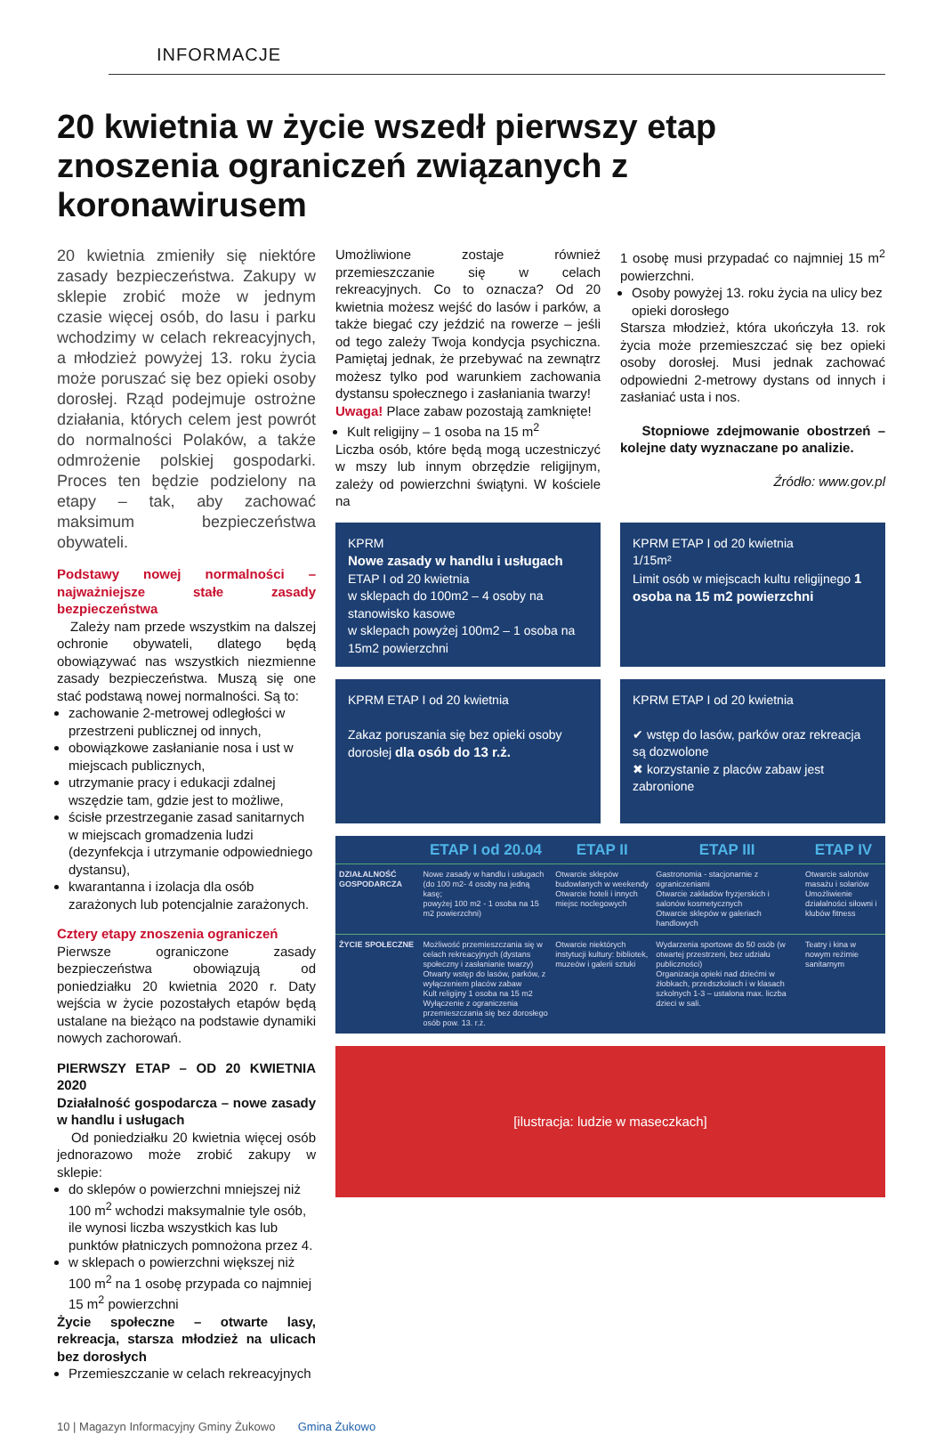INFORMACJE
20 kwietnia w życie wszedł pierwszy etap znoszenia ograniczeń związanych z koronawirusem
20 kwietnia zmieniły się niektóre zasady bezpieczeństwa. Zakupy w sklepie zrobić może w jednym czasie więcej osób, do lasu i parku wchodzimy w celach rekreacyjnych, a młodzież powyżej 13. roku życia może poruszać się bez opieki osoby dorosłej. Rząd podejmuje ostrożne działania, których celem jest powrót do normalności Polaków, a także odmrożenie polskiej gospodarki. Proces ten będzie podzielony na etapy – tak, aby zachować maksimum bezpieczeństwa obywateli.
Podstawy nowej normalności – najważniejsze stałe zasady bezpieczeństwa
Zależy nam przede wszystkim na dalszej ochronie obywateli, dlatego będą obowiązywać nas wszystkich niezmienne zasady bezpieczeństwa. Muszą się one stać podstawą nowej normalności. Są to:
zachowanie 2-metrowej odległości w przestrzeni publicznej od innych,
obowiązkowe zasłanianie nosa i ust w miejscach publicznych,
utrzymanie pracy i edukacji zdalnej wszędzie tam, gdzie jest to możliwe,
ścisłe przestrzeganie zasad sanitarnych w miejscach gromadzenia ludzi (dezynfekcja i utrzymanie odpowiedniego dystansu),
kwarantanna i izolacja dla osób zarażonych lub potencjalnie zarażonych.
Cztery etapy znoszenia ograniczeń
Pierwsze ograniczone zasady bezpieczeństwa obowiązują od poniedziałku 20 kwietnia 2020 r. Daty wejścia w życie pozostałych etapów będą ustalane na bieżąco na podstawie dynamiki nowych zachorowań.
PIERWSZY ETAP – OD 20 KWIETNIA 2020
Działalność gospodarcza – nowe zasady w handlu i usługach
Od poniedziałku 20 kwietnia więcej osób jednorazowo może zrobić zakupy w sklepie:
do sklepów o powierzchni mniejszej niż 100 m<sup>2</sup> wchodzi maksymalnie tyle osób, ile wynosi liczba wszystkich kas lub punktów płatniczych pomnożona przez 4.
w sklepach o powierzchni większej niż 100 m<sup>2</sup> na 1 osobę przypada co najmniej 15 m<sup>2</sup> powierzchni
Życie społeczne – otwarte lasy, rekreacja, starsza młodzież na ulicach bez dorosłych
Przemieszczanie w celach rekreacyjnych
Umożliwione zostaje również przemieszczanie się w celach rekreacyjnych. Co to oznacza? Od 20 kwietnia możesz wejść do lasów i parków, a także biegać czy jeździć na rowerze – jeśli od tego zależy Twoja kondycja psychiczna. Pamiętaj jednak, że przebywać na zewnątrz możesz tylko pod warunkiem zachowania dystansu społecznego i zasłaniania twarzy!
Uwaga! Place zabaw pozostają zamknięte!
Kult religijny – 1 osoba na 15 m<sup>2</sup>
Liczba osób, które będą mogą uczestniczyć w mszy lub innym obrzędzie religijnym, zależy od powierzchni świątyni. W kościele na
1 osobę musi przypadać co najmniej 15 m<sup>2</sup> powierzchni.
Osoby powyżej 13. roku życia na ulicy bez opieki dorosłego
Starsza młodzież, która ukończyła 13. rok życia może przemieszczać się bez opieki osoby dorosłej. Musi jednak zachować odpowiedni 2-metrowy dystans od innych i zasłaniać usta i nos.
Stopniowe zdejmowanie obostrzeń – kolejne daty wyznaczane po analizie.
Źródło: www.gov.pl
KPRM
Nowe zasady w handlu i usługach ETAP I od 20 kwietnia
w sklepach do 100m2 – 4 osoby na stanowisko kasowe
w sklepach powyżej 100m2 – 1 osoba na 15m2 powierzchni
KPRM ETAP I od 20 kwietnia
1/15m²
Limit osób w miejscach kultu religijnego 1 osoba na 15 m2 powierzchni
KPRM ETAP I od 20 kwietnia
Zakaz poruszania się bez opieki osoby dorosłej dla osób do 13 r.ż.
KPRM ETAP I od 20 kwietnia
✔ wstęp do lasów, parków oraz rekreacja są dozwolone
✖ korzystanie z placów zabaw jest zabronione
| | ETAP I od 20.04 | ETAP II | ETAP III | ETAP IV |
| --- | --- | --- | --- | --- |
| DZIAŁALNOŚĆ GOSPODARCZA | Nowe zasady w handlu i usługach (do 100 m2- 4 osoby na jedną kasę; powyżej 100 m2 - 1 osoba na 15 m2 powierzchni) | Otwarcie sklepów budowlanych w weekendy Otwarcie hoteli i innych miejsc noclegowych | Gastronomia - stacjonarnie z ograniczeniami Otwarcie zakładów fryzjerskich i salonów kosmetycznych Otwarcie sklepów w galeriach handlowych | Otwarcie salonów masażu i solariów Umożliwienie działalności siłowni i klubów fitness |
| ŻYCIE SPOŁECZNE | Możliwość przemieszczania się w celach rekreacyjnych (dystans społeczny i zasłanianie twarzy) Otwarty wstęp do lasów, parków, z wyłączeniem placów zabaw Kult religijny 1 osoba na 15 m2 Wyłączenie z ograniczenia przemieszczania się bez dorosłego osób pow. 13. r.ż. | Otwarcie niektórych instytucji kultury: bibliotek, muzeów i galerii sztuki | Wydarzenia sportowe do 50 osób (w otwartej przestrzeni, bez udziału publiczności) Organizacja opieki nad dziećmi w żłobkach, przedszkolach i w klasach szkolnych 1-3 – ustalona max. liczba dzieci w sali. | Teatry i kina w nowym reżimie sanitarnym |
[ilustracja: ludzie w maseczkach]
10 | Magazyn Informacyjny Gminy Żukowo Gmina Żukowo